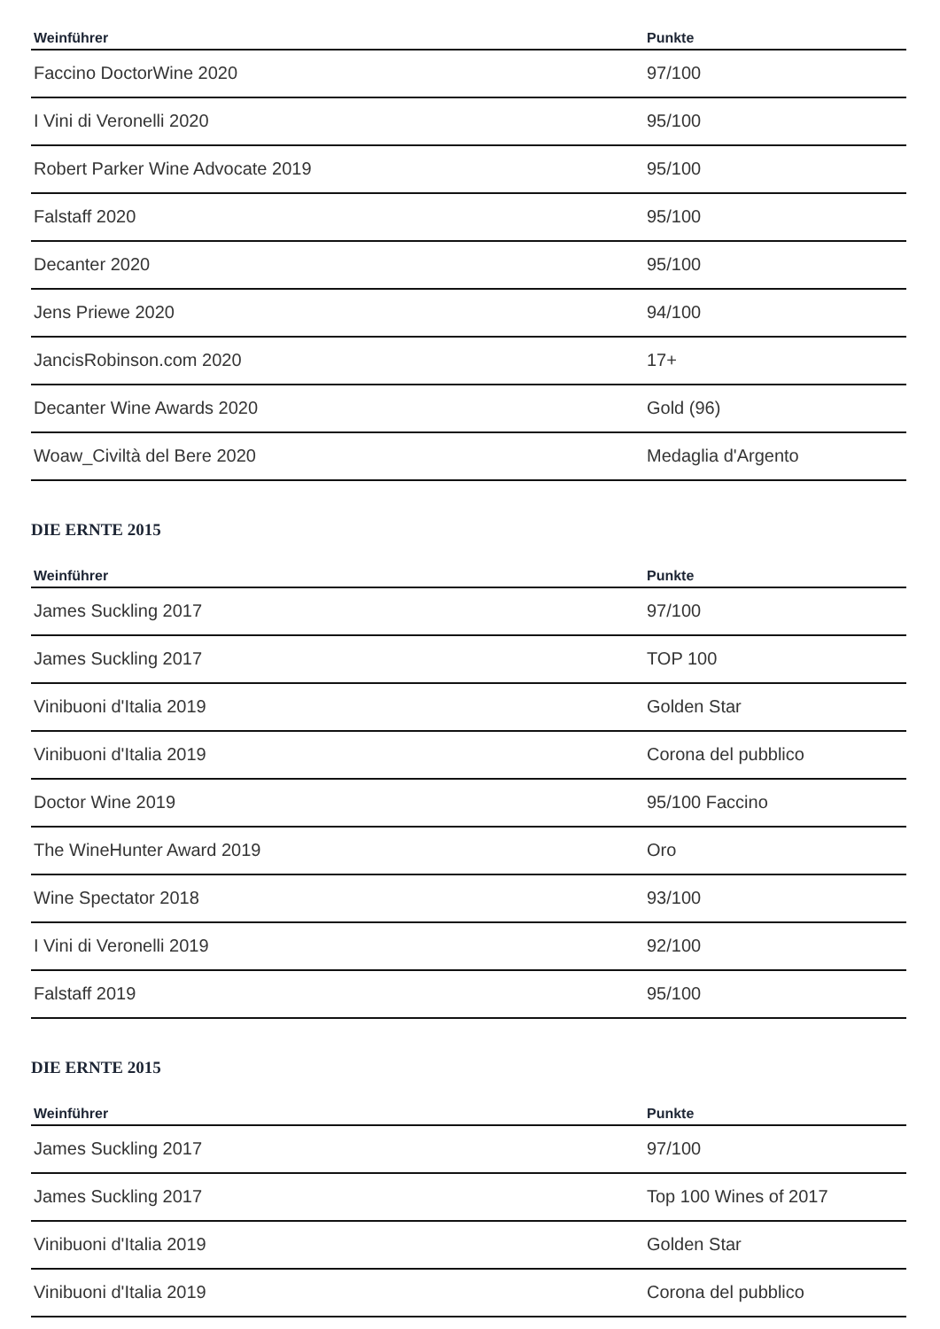| Weinführer | Punkte |
| --- | --- |
| Faccino DoctorWine 2020 | 97/100 |
| I Vini di Veronelli 2020 | 95/100 |
| Robert Parker Wine Advocate 2019 | 95/100 |
| Falstaff 2020 | 95/100 |
| Decanter 2020 | 95/100 |
| Jens Priewe 2020 | 94/100 |
| JancisRobinson.com 2020 | 17+ |
| Decanter Wine Awards 2020 | Gold (96) |
| Woaw_Civiltà del Bere 2020 | Medaglia d'Argento |
DIE ERNTE 2015
| Weinführer | Punkte |
| --- | --- |
| James Suckling 2017 | 97/100 |
| James Suckling 2017 | TOP 100 |
| Vinibuoni d'Italia 2019 | Golden Star |
| Vinibuoni d'Italia 2019 | Corona del pubblico |
| Doctor Wine 2019 | 95/100 Faccino |
| The WineHunter Award 2019 | Oro |
| Wine Spectator 2018 | 93/100 |
| I Vini di Veronelli 2019 | 92/100 |
| Falstaff 2019 | 95/100 |
DIE ERNTE 2015
| Weinführer | Punkte |
| --- | --- |
| James Suckling 2017 | 97/100 |
| James Suckling 2017 | Top 100 Wines of 2017 |
| Vinibuoni d'Italia 2019 | Golden Star |
| Vinibuoni d'Italia 2019 | Corona del pubblico |